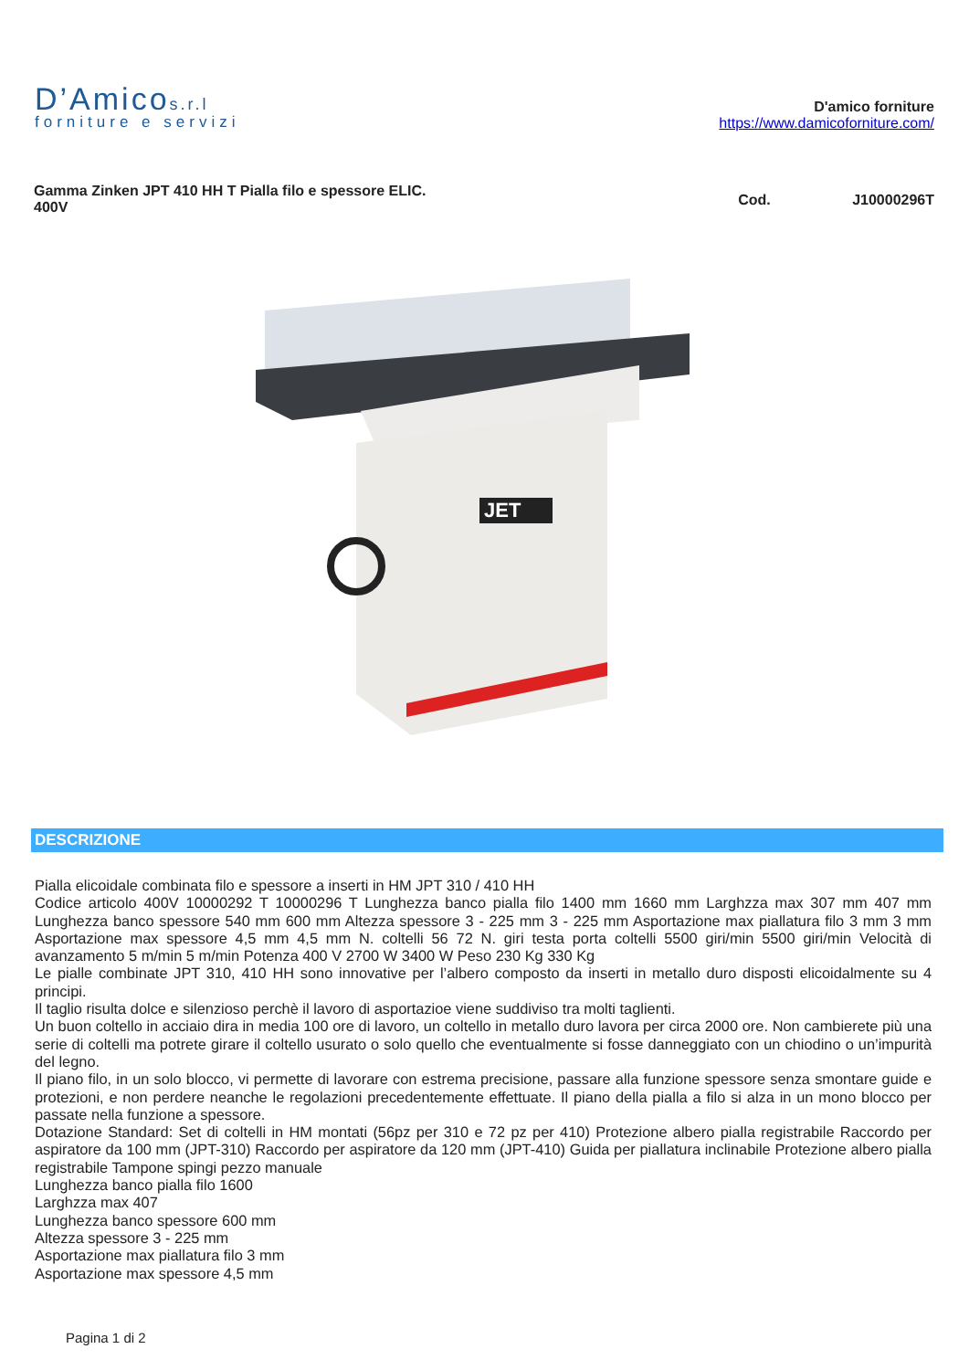D’Amicos.r.l
forniture e servizi
D'amico forniture
https://www.damicoforniture.com/
Gamma Zinken JPT 410 HH T Pialla filo e spessore ELIC.
400V
Cod. J10000296T
JET
DESCRIZIONE
Pialla elicoidale combinata filo e spessore a inserti in HM JPT 310 / 410 HH
Codice articolo 400V 10000292 T 10000296 T Lunghezza banco pialla filo 1400 mm 1660 mm Larghzza max 307 mm 407 mm Lunghezza banco spessore 540 mm 600 mm Altezza spessore 3 - 225 mm 3 - 225 mm Asportazione max piallatura filo 3 mm 3 mm Asportazione max spessore 4,5 mm 4,5 mm N. coltelli 56 72 N. giri testa porta coltelli 5500 giri/min 5500 giri/min Velocità di avanzamento 5 m/min 5 m/min Potenza 400 V 2700 W 3400 W Peso 230 Kg 330 Kg
Le pialle combinate JPT 310, 410 HH sono innovative per l’albero composto da inserti in metallo duro disposti elicoidalmente su 4 principi.
Il taglio risulta dolce e silenzioso perchè il lavoro di asportazioe viene suddiviso tra molti taglienti.
Un buon coltello in acciaio dira in media 100 ore di lavoro, un coltello in metallo duro lavora per circa 2000 ore. Non cambierete più una serie di coltelli ma potrete girare il coltello usurato o solo quello che eventualmente si fosse danneggiato con un chiodino o un’impurità del legno.
Il piano filo, in un solo blocco, vi permette di lavorare con estrema precisione, passare alla funzione spessore senza smontare guide e protezioni, e non perdere neanche le regolazioni precedentemente effettuate. Il piano della pialla a filo si alza in un mono blocco per passate nella funzione a spessore.
Dotazione Standard: Set di coltelli in HM montati (56pz per 310 e 72 pz per 410) Protezione albero pialla registrabile Raccordo per aspiratore da 100 mm (JPT-310) Raccordo per aspiratore da 120 mm (JPT-410) Guida per piallatura inclinabile Protezione albero pialla registrabile Tampone spingi pezzo manuale
Lunghezza banco pialla filo 1600
Larghzza max 407
Lunghezza banco spessore 600 mm
Altezza spessore 3 - 225 mm
Asportazione max piallatura filo 3 mm
Asportazione max spessore 4,5 mm
Pagina 1 di 2